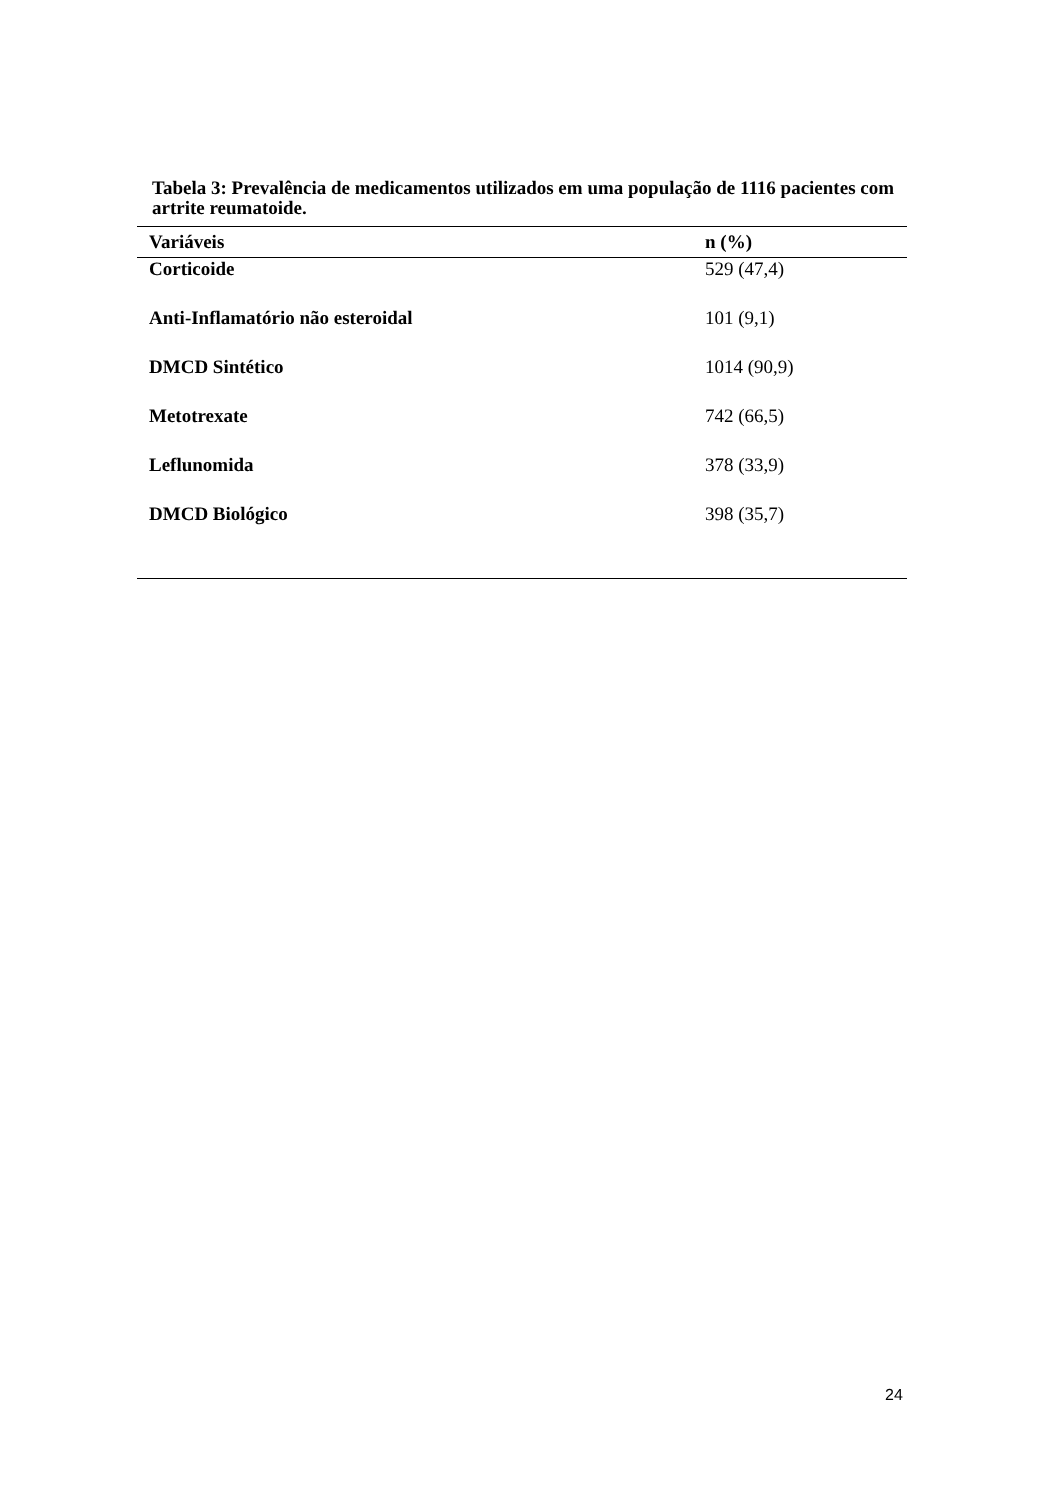Tabela 3: Prevalência de medicamentos utilizados em uma população de 1116 pacientes com artrite reumatoide.
| Variáveis | n (%) |
| --- | --- |
| Corticoide | 529 (47,4) |
| Anti-Inflamatório não esteroidal | 101 (9,1) |
| DMCD Sintético | 1014 (90,9) |
| Metotrexate | 742 (66,5) |
| Leflunomida | 378 (33,9) |
| DMCD Biológico | 398 (35,7) |
24